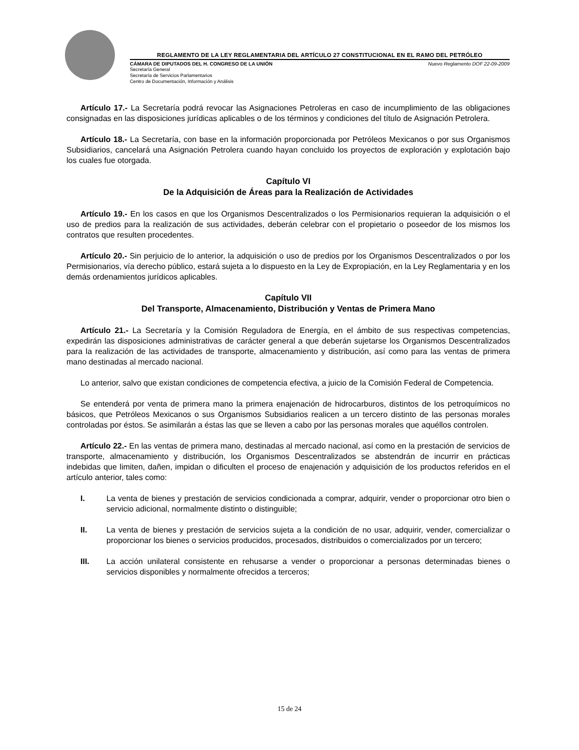REGLAMENTO DE LA LEY REGLAMENTARIA DEL ARTÍCULO 27 CONSTITUCIONAL EN EL RAMO DEL PETRÓLEO
CÁMARA DE DIPUTADOS DEL H. CONGRESO DE LA UNIÓN Nuevo Reglamento DOF 22-09-2009
Secretaría General
Secretaría de Servicios Parlamentarios
Centro de Documentación, Información y Análisis
Artículo 17.- La Secretaría podrá revocar las Asignaciones Petroleras en caso de incumplimiento de las obligaciones consignadas en las disposiciones jurídicas aplicables o de los términos y condiciones del título de Asignación Petrolera.
Artículo 18.- La Secretaría, con base en la información proporcionada por Petróleos Mexicanos o por sus Organismos Subsidiarios, cancelará una Asignación Petrolera cuando hayan concluido los proyectos de exploración y explotación bajo los cuales fue otorgada.
Capítulo VI
De la Adquisición de Áreas para la Realización de Actividades
Artículo 19.- En los casos en que los Organismos Descentralizados o los Permisionarios requieran la adquisición o el uso de predios para la realización de sus actividades, deberán celebrar con el propietario o poseedor de los mismos los contratos que resulten procedentes.
Artículo 20.- Sin perjuicio de lo anterior, la adquisición o uso de predios por los Organismos Descentralizados o por los Permisionarios, vía derecho público, estará sujeta a lo dispuesto en la Ley de Expropiación, en la Ley Reglamentaria y en los demás ordenamientos jurídicos aplicables.
Capítulo VII
Del Transporte, Almacenamiento, Distribución y Ventas de Primera Mano
Artículo 21.- La Secretaría y la Comisión Reguladora de Energía, en el ámbito de sus respectivas competencias, expedirán las disposiciones administrativas de carácter general a que deberán sujetarse los Organismos Descentralizados para la realización de las actividades de transporte, almacenamiento y distribución, así como para las ventas de primera mano destinadas al mercado nacional.
Lo anterior, salvo que existan condiciones de competencia efectiva, a juicio de la Comisión Federal de Competencia.
Se entenderá por venta de primera mano la primera enajenación de hidrocarburos, distintos de los petroquímicos no básicos, que Petróleos Mexicanos o sus Organismos Subsidiarios realicen a un tercero distinto de las personas morales controladas por éstos. Se asimilarán a éstas las que se lleven a cabo por las personas morales que aquéllos controlen.
Artículo 22.- En las ventas de primera mano, destinadas al mercado nacional, así como en la prestación de servicios de transporte, almacenamiento y distribución, los Organismos Descentralizados se abstendrán de incurrir en prácticas indebidas que limiten, dañen, impidan o dificulten el proceso de enajenación y adquisición de los productos referidos en el artículo anterior, tales como:
I. La venta de bienes y prestación de servicios condicionada a comprar, adquirir, vender o proporcionar otro bien o servicio adicional, normalmente distinto o distinguible;
II. La venta de bienes y prestación de servicios sujeta a la condición de no usar, adquirir, vender, comercializar o proporcionar los bienes o servicios producidos, procesados, distribuidos o comercializados por un tercero;
III. La acción unilateral consistente en rehusarse a vender o proporcionar a personas determinadas bienes o servicios disponibles y normalmente ofrecidos a terceros;
15 de 24